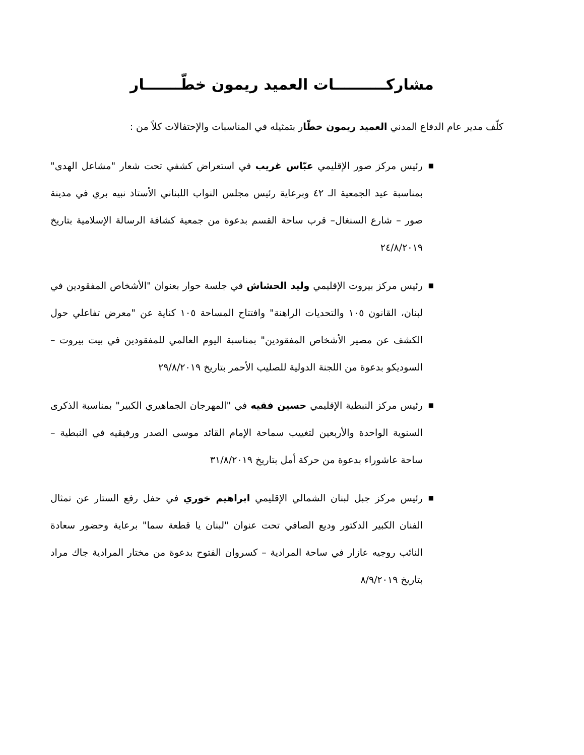مشاركــــــــــات العميد ريمون خطّـــــــار
كلّف مدير عام الدفاع المدني العميد ريمون خطّار بتمثيله في المناسبات والإحتفالات كلاً من :
■ رئيس مركز صور الإقليمي عبّاس غريب في استعراض كشفي تحت شعار "مشاعل الهدى" بمناسبة عيد الجمعية الـ ٤٢ وبرعاية رئيس مجلس النواب اللبناني الأستاذ نبيه بري في مدينة صور – شارع السنغال– قرب ساحة القسم بدعوة من جمعية كشافة الرسالة الإسلامية بتاريخ ٢٤/٨/٢٠١٩
■ رئيس مركز بيروت الإقليمي وليد الحشاش في جلسة حوار بعنوان "الأشخاص المفقودين في لبنان، القانون ١٠٥ والتحديات الراهنة" وافتتاح المساحة ١٠٥ كناية عن "معرض تفاعلي حول الكشف عن مصير الأشخاص المفقودين" بمناسبة اليوم العالمي للمفقودين في بيت بيروت – السوديكو بدعوة من اللجنة الدولية للصليب الأحمر بتاريخ ٢٩/٨/٢٠١٩
■ رئيس مركز النبطية الإقليمي حسين فقيه في "المهرجان الجماهيري الكبير" بمناسبة الذكرى السنوية الواحدة والأربعين لتغييب سماحة الإمام القائد موسى الصدر ورفيقيه في النبطية – ساحة عاشوراء بدعوة من حركة أمل بتاريخ ٣١/٨/٢٠١٩
■ رئيس مركز جبل لبنان الشمالي الإقليمي ابراهيم خوري في حفل رفع الستار عن تمثال الفنان الكبير الدكتور وديع الصافي تحت عنوان "لبنان يا قطعة سما" برعاية وحضور سعادة النائب روجيه عازار في ساحة المرادية – كسروان الفتوح بدعوة من مختار المرادية جاك مراد بتاريخ ٨/٩/٢٠١٩